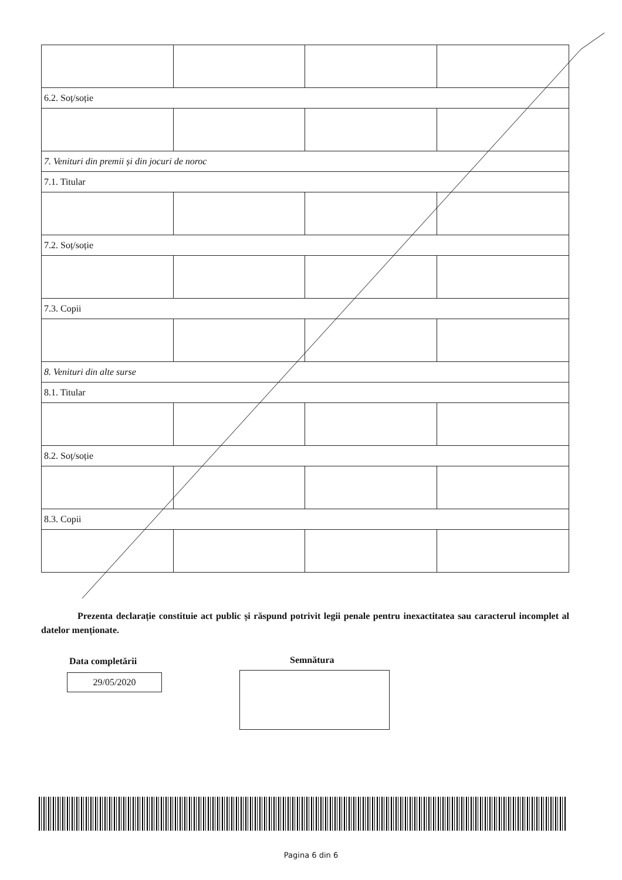| 6.2. Soț/soție | | | |
| 7. Venituri din premii și din jocuri de noroc | | | |
| 7.1. Titular | | | |
| 7.2. Soț/soție | | | |
| 7.3. Copii | | | |
| 8. Venituri din alte surse | | | |
| 8.1. Titular | | | |
| 8.2. Soț/soție | | | |
| 8.3. Copii | | | |
Prezenta declarație constituie act public și răspund potrivit legii penale pentru inexactitatea sau caracterul incomplet al datelor menționate.
Data completării
29/05/2020
Semnătura
Pagina 6 din 6